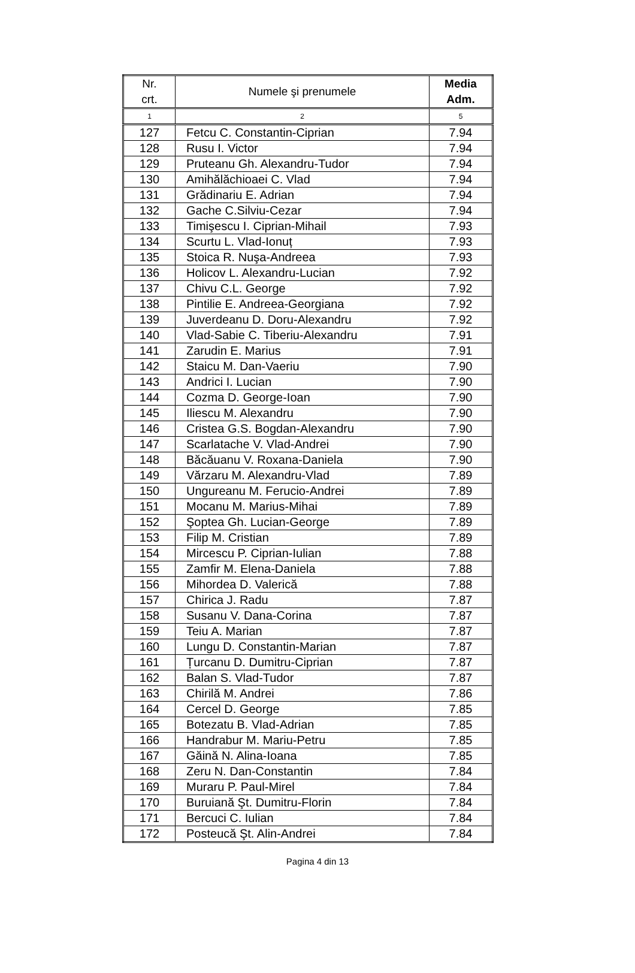| Nr. crt. | Numele şi prenumele | Media Adm. |
| --- | --- | --- |
| 1 | 2 | 5 |
| 127 | Fetcu C. Constantin-Ciprian | 7.94 |
| 128 | Rusu I. Victor | 7.94 |
| 129 | Pruteanu Gh. Alexandru-Tudor | 7.94 |
| 130 | Amihălăchioaei C. Vlad | 7.94 |
| 131 | Grădinariu E. Adrian | 7.94 |
| 132 | Gache C.Silviu-Cezar | 7.94 |
| 133 | Timişescu I. Ciprian-Mihail | 7.93 |
| 134 | Scurtu L. Vlad-Ionuț | 7.93 |
| 135 | Stoica R. Nuşa-Andreea | 7.93 |
| 136 | Holicov L. Alexandru-Lucian | 7.92 |
| 137 | Chivu C.L. George | 7.92 |
| 138 | Pintilie E. Andreea-Georgiana | 7.92 |
| 139 | Juverdeanu D. Doru-Alexandru | 7.92 |
| 140 | Vlad-Sabie C. Tiberiu-Alexandru | 7.91 |
| 141 | Zarudin E. Marius | 7.91 |
| 142 | Staicu M. Dan-Vaeriu | 7.90 |
| 143 | Andrici I. Lucian | 7.90 |
| 144 | Cozma D. George-Ioan | 7.90 |
| 145 | Iliescu M. Alexandru | 7.90 |
| 146 | Cristea G.S. Bogdan-Alexandru | 7.90 |
| 147 | Scarlatache V. Vlad-Andrei | 7.90 |
| 148 | Băcăuanu V. Roxana-Daniela | 7.90 |
| 149 | Vărzaru M. Alexandru-Vlad | 7.89 |
| 150 | Ungureanu M. Ferucio-Andrei | 7.89 |
| 151 | Mocanu M. Marius-Mihai | 7.89 |
| 152 | Şoptea Gh. Lucian-George | 7.89 |
| 153 | Filip M. Cristian | 7.89 |
| 154 | Mircescu P. Ciprian-Iulian | 7.88 |
| 155 | Zamfir M. Elena-Daniela | 7.88 |
| 156 | Mihordea D. Valerică | 7.88 |
| 157 | Chirica J. Radu | 7.87 |
| 158 | Susanu V. Dana-Corina | 7.87 |
| 159 | Teiu A. Marian | 7.87 |
| 160 | Lungu D. Constantin-Marian | 7.87 |
| 161 | Țurcanu D. Dumitru-Ciprian | 7.87 |
| 162 | Balan S. Vlad-Tudor | 7.87 |
| 163 | Chirilă M. Andrei | 7.86 |
| 164 | Cercel D. George | 7.85 |
| 165 | Botezatu B. Vlad-Adrian | 7.85 |
| 166 | Handrabur M. Mariu-Petru | 7.85 |
| 167 | Găină N. Alina-Ioana | 7.85 |
| 168 | Zeru N. Dan-Constantin | 7.84 |
| 169 | Muraru P. Paul-Mirel | 7.84 |
| 170 | Buruiană Şt. Dumitru-Florin | 7.84 |
| 171 | Bercuci C. Iulian | 7.84 |
| 172 | Posteucă Şt. Alin-Andrei | 7.84 |
Pagina 4 din 13